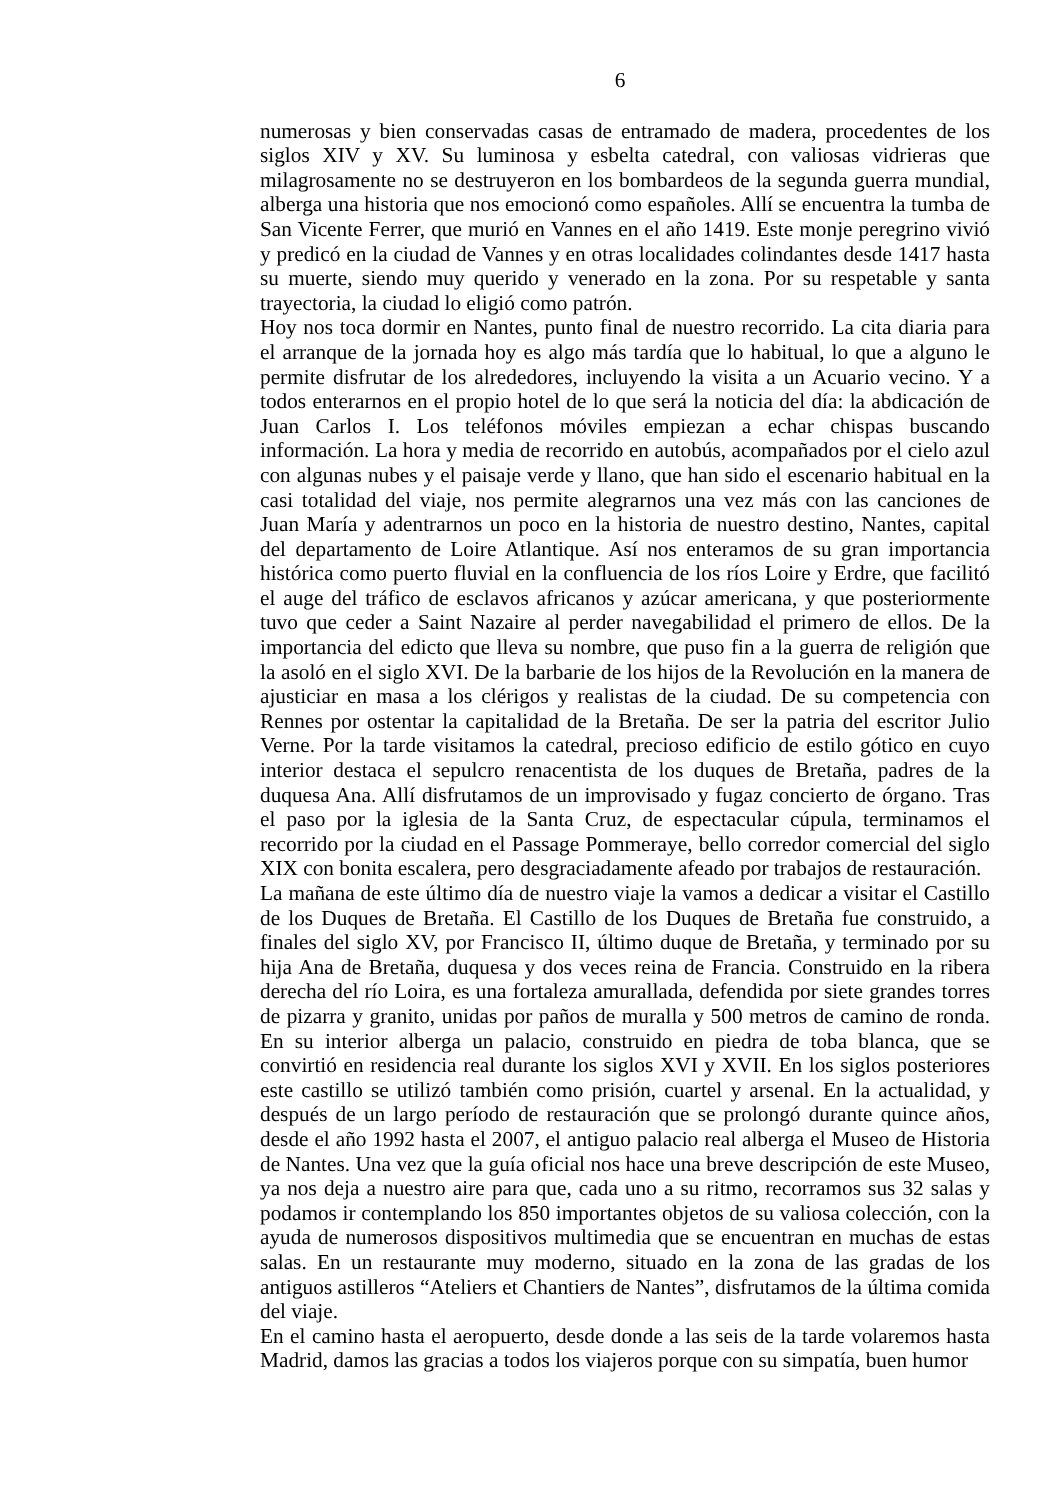6
numerosas y bien conservadas casas de entramado de madera, procedentes de los siglos XIV y XV. Su luminosa y esbelta catedral, con valiosas vidrieras que milagrosamente no se destruyeron en los bombardeos de la segunda guerra mundial, alberga una historia que nos emocionó como españoles. Allí se encuentra la tumba de San Vicente Ferrer, que murió en Vannes en el año 1419. Este monje peregrino vivió y predicó en la ciudad de Vannes y en otras localidades colindantes desde 1417 hasta su muerte, siendo muy querido y venerado en la zona. Por su respetable y santa trayectoria, la ciudad lo eligió como patrón.
Hoy nos toca dormir en Nantes, punto final de nuestro recorrido. La cita diaria para el arranque de la jornada hoy es algo más tardía que lo habitual, lo que a alguno le permite disfrutar de los alrededores, incluyendo la visita a un Acuario vecino. Y a todos enterarnos en el propio hotel de lo que será la noticia del día: la abdicación de Juan Carlos I. Los teléfonos móviles empiezan a echar chispas buscando información. La hora y media de recorrido en autobús, acompañados por el cielo azul con algunas nubes y el paisaje verde y llano, que han sido el escenario habitual en la casi totalidad del viaje, nos permite alegrarnos una vez más con las canciones de Juan María y adentrarnos un poco en la historia de nuestro destino, Nantes, capital del departamento de Loire Atlantique. Así nos enteramos de su gran importancia histórica como puerto fluvial en la confluencia de los ríos Loire y Erdre, que facilitó el auge del tráfico de esclavos africanos y azúcar americana, y que posteriormente tuvo que ceder a Saint Nazaire al perder navegabilidad el primero de ellos. De la importancia del edicto que lleva su nombre, que puso fin a la guerra de religión que la asoló en el siglo XVI. De la barbarie de los hijos de la Revolución en la manera de ajusticiar en masa a los clérigos y realistas de la ciudad. De su competencia con Rennes por ostentar la capitalidad de la Bretaña. De ser la patria del escritor Julio Verne. Por la tarde visitamos la catedral, precioso edificio de estilo gótico en cuyo interior destaca el sepulcro renacentista de los duques de Bretaña, padres de la duquesa Ana. Allí disfrutamos de un improvisado y fugaz concierto de órgano. Tras el paso por la iglesia de la Santa Cruz, de espectacular cúpula, terminamos el recorrido por la ciudad en el Passage Pommeraye, bello corredor comercial del siglo XIX con bonita escalera, pero desgraciadamente afeado por trabajos de restauración.
La mañana de este último día de nuestro viaje la vamos a dedicar a visitar el Castillo de los Duques de Bretaña. El Castillo de los Duques de Bretaña fue construido, a finales del siglo XV, por Francisco II, último duque de Bretaña, y terminado por su hija Ana de Bretaña, duquesa y dos veces reina de Francia. Construido en la ribera derecha del río Loira, es una fortaleza amurallada, defendida por siete grandes torres de pizarra y granito, unidas por paños de muralla y 500 metros de camino de ronda. En su interior alberga un palacio, construido en piedra de toba blanca, que se convirtió en residencia real durante los siglos XVI y XVII. En los siglos posteriores este castillo se utilizó también como prisión, cuartel y arsenal. En la actualidad, y después de un largo período de restauración que se prolongó durante quince años, desde el año 1992 hasta el 2007, el antiguo palacio real alberga el Museo de Historia de Nantes. Una vez que la guía oficial nos hace una breve descripción de este Museo, ya nos deja a nuestro aire para que, cada uno a su ritmo, recorramos sus 32 salas y podamos ir contemplando los 850 importantes objetos de su valiosa colección, con la ayuda de numerosos dispositivos multimedia que se encuentran en muchas de estas salas. En un restaurante muy moderno, situado en la zona de las gradas de los antiguos astilleros “Ateliers et Chantiers de Nantes”, disfrutamos de la última comida del viaje.
En el camino hasta el aeropuerto, desde donde a las seis de la tarde volaremos hasta Madrid, damos las gracias a todos los viajeros porque con su simpatía, buen humor